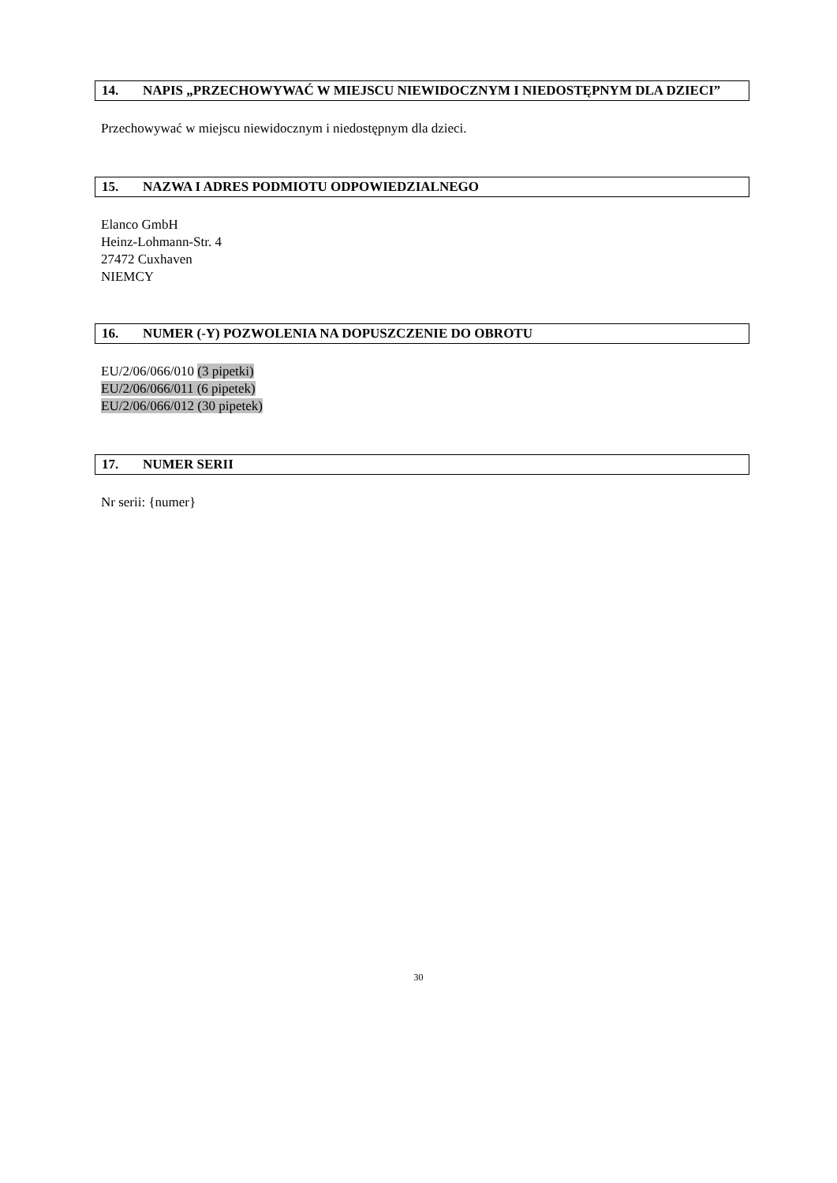14. NAPIS „PRZECHOWYWAĆ W MIEJSCU NIEWIDOCZNYM I NIEDOSTĘPNYM DLA DZIECI”
Przechowywać w miejscu niewidocznym i niedostępnym dla dzieci.
15. NAZWA I ADRES PODMIOTU ODPOWIEDZIALNEGO
Elanco GmbH
Heinz-Lohmann-Str. 4
27472 Cuxhaven
NIEMCY
16. NUMER (-Y) POZWOLENIA NA DOPUSZCZENIE DO OBROTU
EU/2/06/066/010 (3 pipetki)
EU/2/06/066/011 (6 pipetek)
EU/2/06/066/012 (30 pipetek)
17. NUMER SERII
Nr serii: {numer}
30